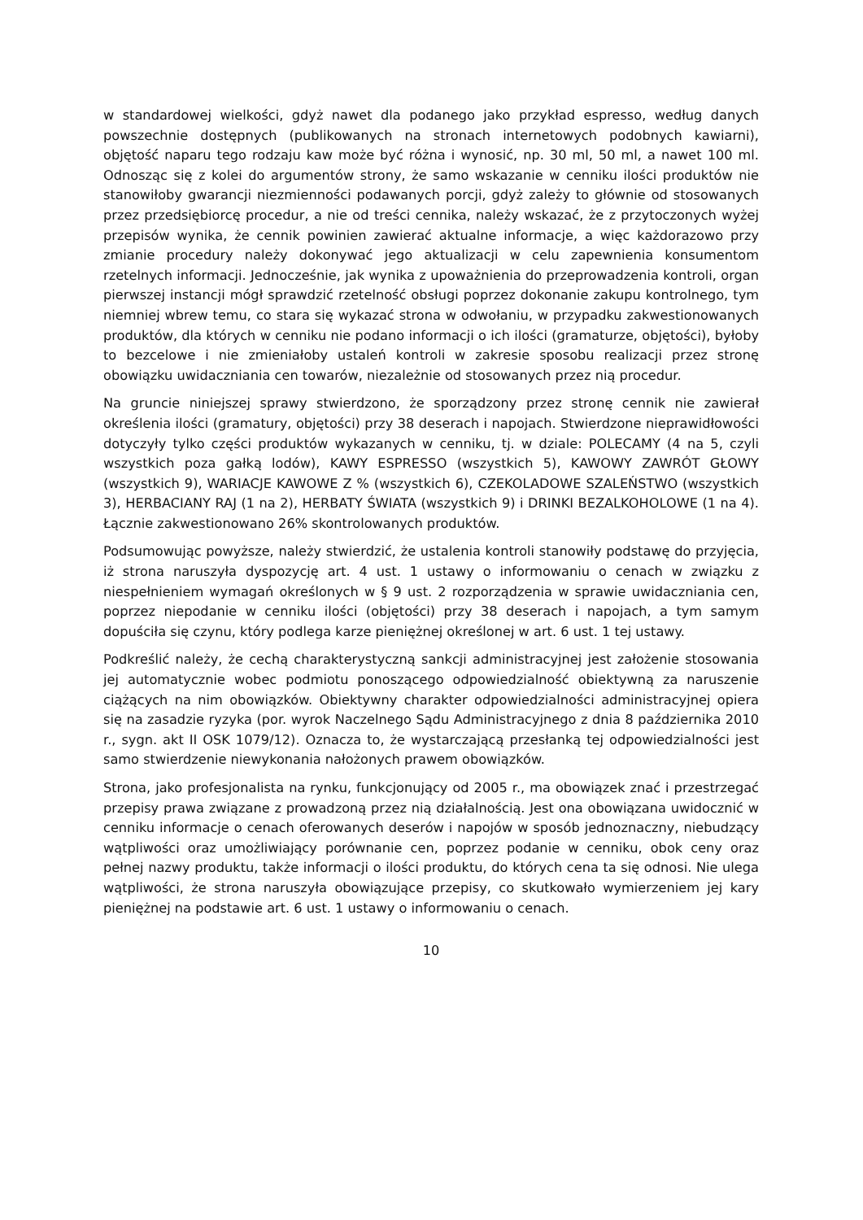w standardowej wielkości, gdyż nawet dla podanego jako przykład espresso, według danych powszechnie dostępnych (publikowanych na stronach internetowych podobnych kawiarni), objętość naparu tego rodzaju kaw może być różna i wynosić, np. 30 ml, 50 ml, a nawet 100 ml. Odnosząc się z kolei do argumentów strony, że samo wskazanie w cenniku ilości produktów nie stanowiłoby gwarancji niezmienności podawanych porcji, gdyż zależy to głównie od stosowanych przez przedsiębiorcę procedur, a nie od treści cennika, należy wskazać, że z przytoczonych wyżej przepisów wynika, że cennik powinien zawierać aktualne informacje, a więc każdorazowo przy zmianie procedury należy dokonywać jego aktualizacji w celu zapewnienia konsumentom rzetelnych informacji. Jednocześnie, jak wynika z upoważnienia do przeprowadzenia kontroli, organ pierwszej instancji mógł sprawdzić rzetelność obsługi poprzez dokonanie zakupu kontrolnego, tym niemniej wbrew temu, co stara się wykazać strona w odwołaniu, w przypadku zakwestionowanych produktów, dla których w cenniku nie podano informacji o ich ilości (gramaturze, objętości), byłoby to bezcelowe i nie zmieniałoby ustaleń kontroli w zakresie sposobu realizacji przez stronę obowiązku uwidaczniania cen towarów, niezależnie od stosowanych przez nią procedur.
Na gruncie niniejszej sprawy stwierdzono, że sporządzony przez stronę cennik nie zawierał określenia ilości (gramatury, objętości) przy 38 deserach i napojach. Stwierdzone nieprawidłowości dotyczyły tylko części produktów wykazanych w cenniku, tj. w dziale: POLECAMY (4 na 5, czyli wszystkich poza gałką lodów), KAWY ESPRESSO (wszystkich 5), KAWOWY ZAWRÓT GŁOWY (wszystkich 9), WARIACJE KAWOWE Z % (wszystkich 6), CZEKOLADOWE SZALEŃSTWO (wszystkich 3), HERBACIANY RAJ (1 na 2), HERBATY ŚWIATA (wszystkich 9) i DRINKI BEZALKOHOLOWE (1 na 4). Łącznie zakwestionowano 26% skontrolowanych produktów.
Podsumowując powyższe, należy stwierdzić, że ustalenia kontroli stanowiły podstawę do przyjęcia, iż strona naruszyła dyspozycję art. 4 ust. 1 ustawy o informowaniu o cenach w związku z niespełnieniem wymagań określonych w § 9 ust. 2 rozporządzenia w sprawie uwidaczniania cen, poprzez niepodanie w cenniku ilości (objętości) przy 38 deserach i napojach, a tym samym dopuściła się czynu, który podlega karze pieniężnej określonej w art. 6 ust. 1 tej ustawy.
Podkreślić należy, że cechą charakterystyczną sankcji administracyjnej jest założenie stosowania jej automatycznie wobec podmiotu ponoszącego odpowiedzialność obiektywną za naruszenie ciążących na nim obowiązków. Obiektywny charakter odpowiedzialności administracyjnej opiera się na zasadzie ryzyka (por. wyrok Naczelnego Sądu Administracyjnego z dnia 8 października 2010 r., sygn. akt II OSK 1079/12). Oznacza to, że wystarczającą przesłanką tej odpowiedzialności jest samo stwierdzenie niewykonania nałożonych prawem obowiązków.
Strona, jako profesjonalista na rynku, funkcjonujący od 2005 r., ma obowiązek znać i przestrzegać przepisy prawa związane z prowadzoną przez nią działalnością. Jest ona obowiązana uwidocznić w cenniku informacje o cenach oferowanych deserów i napojów w sposób jednoznaczny, niebudzący wątpliwości oraz umożliwiający porównanie cen, poprzez podanie w cenniku, obok ceny oraz pełnej nazwy produktu, także informacji o ilości produktu, do których cena ta się odnosi. Nie ulega wątpliwości, że strona naruszyła obowiązujące przepisy, co skutkowało wymierzeniem jej kary pieniężnej na podstawie art. 6 ust. 1 ustawy o informowaniu o cenach.
10